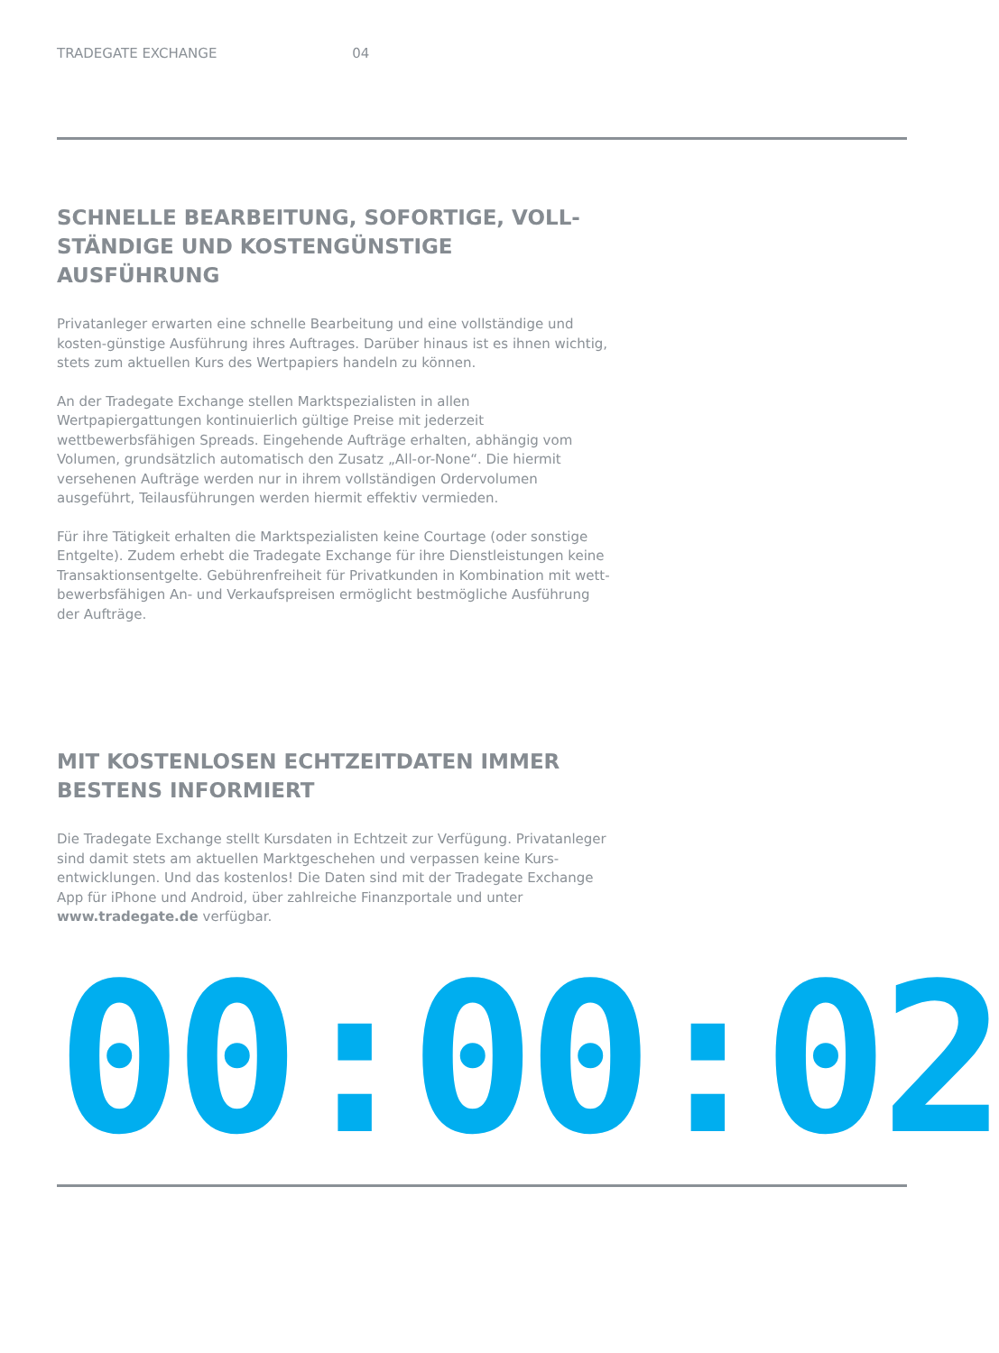TRADEGATE EXCHANGE 04
SCHNELLE BEARBEITUNG, SOFORTIGE, VOLL-
STÄNDIGE UND KOSTENGÜNSTIGE AUSFÜHRUNG
Privatanleger erwarten eine schnelle Bearbeitung und eine vollständige und kosten-günstige Ausführung ihres Auftrages. Darüber hinaus ist es ihnen wichtig, stets zum aktuellen Kurs des Wertpapiers handeln zu können.
An der Tradegate Exchange stellen Marktspezialisten in allen Wertpapiergattungen kontinuierlich gültige Preise mit jederzeit wettbewerbsfähigen Spreads. Eingehende Aufträge erhalten, abhängig vom Volumen, grundsätzlich automatisch den Zusatz „All-or-None“. Die hiermit versehenen Aufträge werden nur in ihrem vollständigen Ordervolumen ausgeführt, Teilausführungen werden hiermit effektiv vermieden.
Für ihre Tätigkeit erhalten die Marktspezialisten keine Courtage (oder sonstige Entgelte). Zudem erhebt die Tradegate Exchange für ihre Dienstleistungen keine Transaktionsentgelte. Gebührenfreiheit für Privatkunden in Kombination mit wett-bewerbsfähigen An- und Verkaufspreisen ermöglicht bestmögliche Ausführung der Aufträge.
MIT KOSTENLOSEN ECHTZEITDATEN IMMER
BESTENS INFORMIERT
Die Tradegate Exchange stellt Kursdaten in Echtzeit zur Verfügung. Privatanleger sind damit stets am aktuellen Marktgeschehen und verpassen keine Kurs-entwicklungen. Und das kostenlos! Die Daten sind mit der Tradegate Exchange App für iPhone und Android, über zahlreiche Finanzportale und unter www.tradegate.de verfügbar.
00:00:02